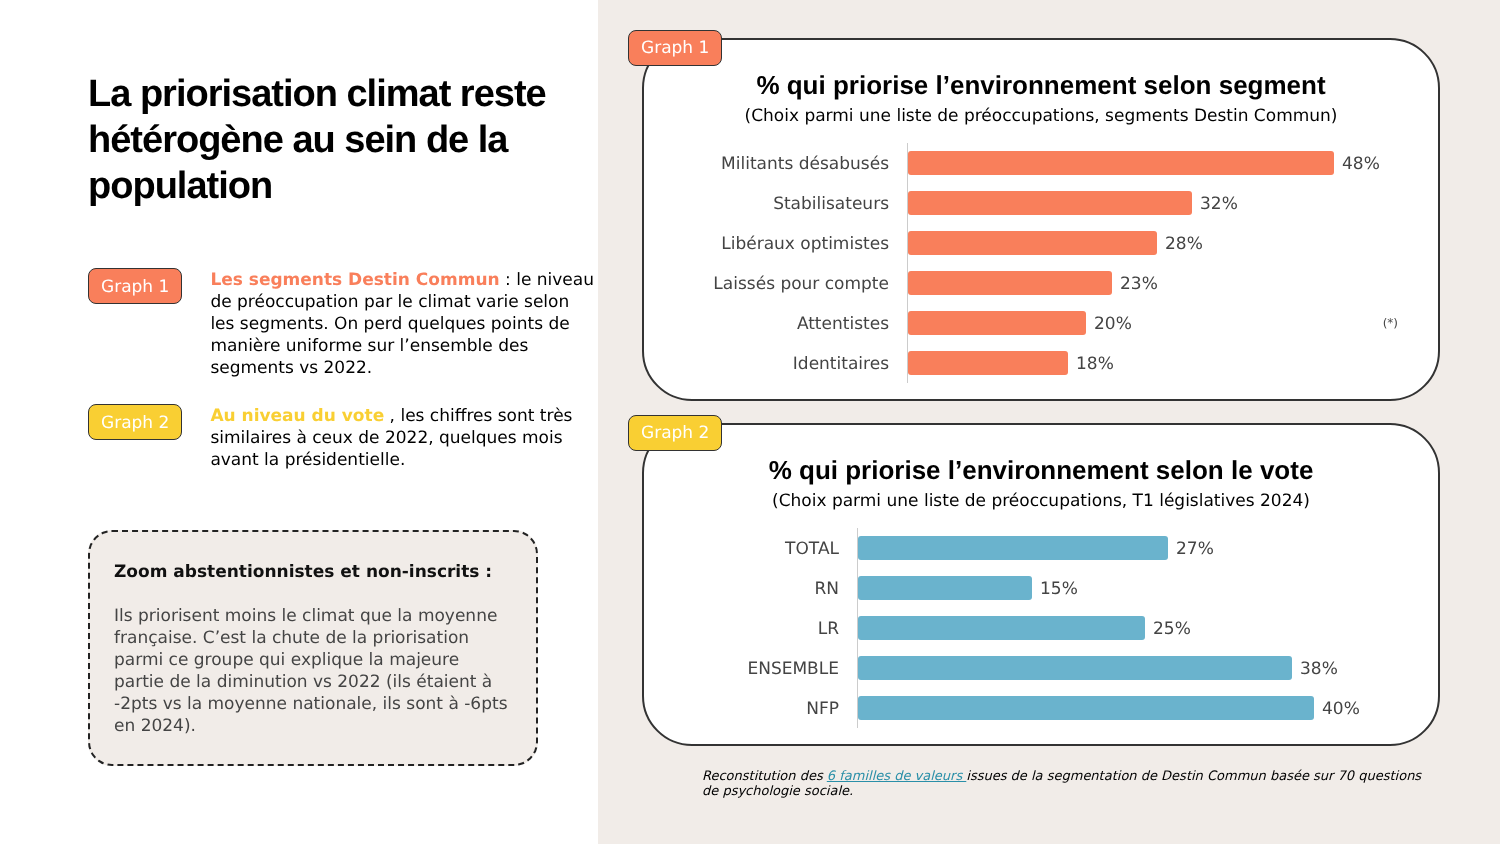La priorisation climat reste hétérogène au sein de la population
Graph 1
Les segments Destin Commun : le niveau de préoccupation par le climat varie selon les segments. On perd quelques points de manière uniforme sur l’ensemble des segments vs 2022.
Graph 2
Au niveau du vote , les chiffres sont très similaires à ceux de 2022, quelques mois avant la présidentielle.
Zoom abstentionnistes et non-inscrits :
Ils priorisent moins le climat que la moyenne française. C’est la chute de la priorisation parmi ce groupe qui explique la majeure partie de la diminution vs 2022 (ils étaient à -2pts vs la moyenne nationale, ils sont à -6pts en 2024).
Graph 1
% qui priorise l’environnement selon segment
(Choix parmi une liste de préoccupations, segments Destin Commun)
Militants désabusés 48%
Stabilisateurs 32%
Libéraux optimistes 28%
Laissés pour compte 23%
Attentistes 20% (*)
Identitaires 18%
Graph 2
% qui priorise l’environnement selon le vote
(Choix parmi une liste de préoccupations, T1 législatives 2024)
TOTAL 27%
RN 15%
LR 25%
ENSEMBLE 38%
NFP 40%
Reconstitution des 6 familles de valeurs issues de la segmentation de Destin Commun basée sur 70 questions de psychologie sociale.